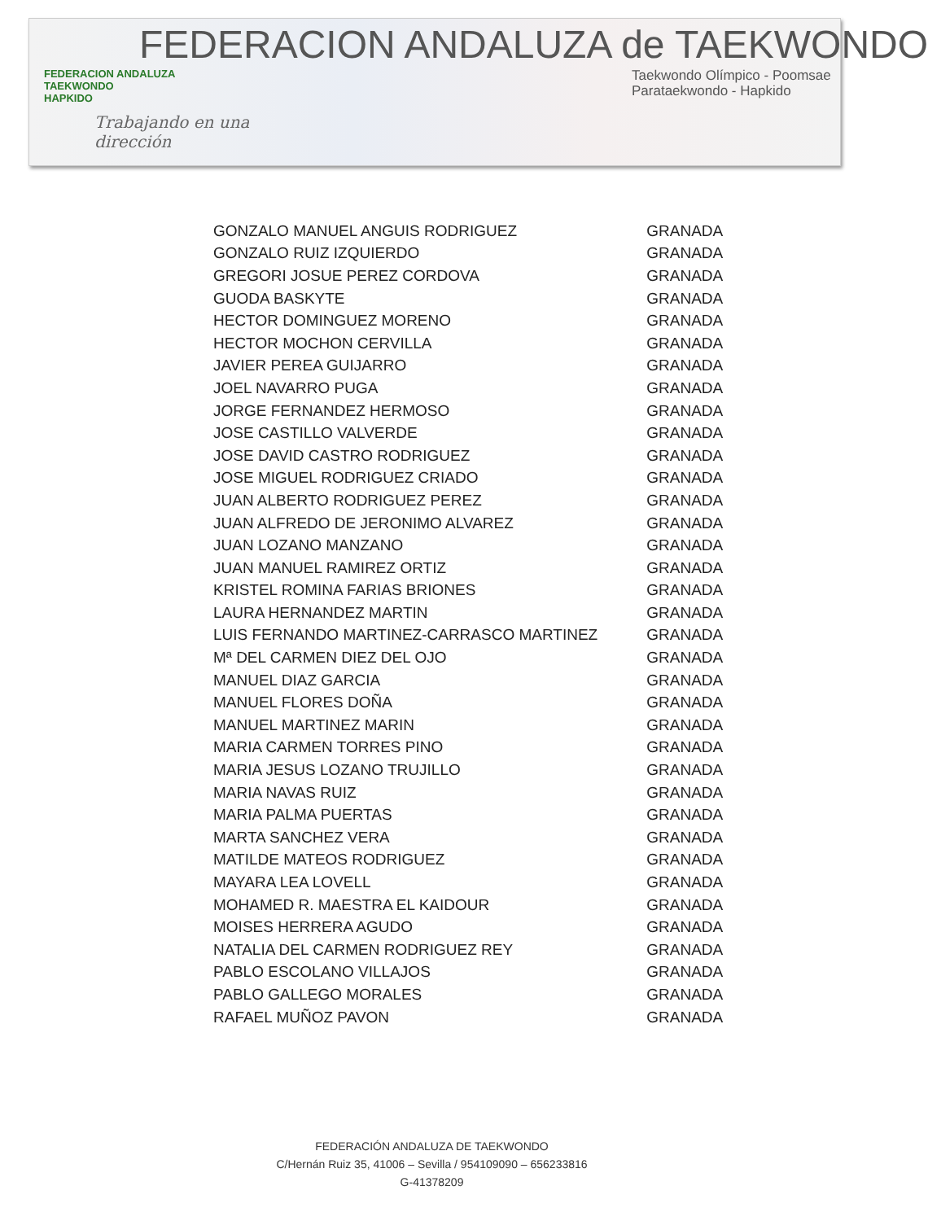FEDERACION ANDALUZA de TAEKWONDO
FEDERACION ANDALUZA
TAEKWONDO
HAPKIDO
Trabajando en una
dirección
Taekwondo Olímpico - Poomsae
Parataekwondo - Hapkido
| GONZALO MANUEL ANGUIS RODRIGUEZ | GRANADA |
| GONZALO RUIZ IZQUIERDO | GRANADA |
| GREGORI JOSUE PEREZ CORDOVA | GRANADA |
| GUODA BASKYTE | GRANADA |
| HECTOR DOMINGUEZ MORENO | GRANADA |
| HECTOR MOCHON CERVILLA | GRANADA |
| JAVIER PEREA GUIJARRO | GRANADA |
| JOEL NAVARRO PUGA | GRANADA |
| JORGE FERNANDEZ HERMOSO | GRANADA |
| JOSE CASTILLO VALVERDE | GRANADA |
| JOSE DAVID CASTRO RODRIGUEZ | GRANADA |
| JOSE MIGUEL RODRIGUEZ CRIADO | GRANADA |
| JUAN ALBERTO RODRIGUEZ PEREZ | GRANADA |
| JUAN ALFREDO DE JERONIMO ALVAREZ | GRANADA |
| JUAN LOZANO MANZANO | GRANADA |
| JUAN MANUEL RAMIREZ ORTIZ | GRANADA |
| KRISTEL ROMINA FARIAS BRIONES | GRANADA |
| LAURA HERNANDEZ MARTIN | GRANADA |
| LUIS FERNANDO MARTINEZ-CARRASCO MARTINEZ | GRANADA |
| Mª DEL CARMEN DIEZ DEL OJO | GRANADA |
| MANUEL DIAZ GARCIA | GRANADA |
| MANUEL FLORES DOÑA | GRANADA |
| MANUEL MARTINEZ MARIN | GRANADA |
| MARIA CARMEN TORRES PINO | GRANADA |
| MARIA JESUS LOZANO TRUJILLO | GRANADA |
| MARIA NAVAS RUIZ | GRANADA |
| MARIA PALMA PUERTAS | GRANADA |
| MARTA SANCHEZ VERA | GRANADA |
| MATILDE MATEOS RODRIGUEZ | GRANADA |
| MAYARA LEA LOVELL | GRANADA |
| MOHAMED R. MAESTRA EL KAIDOUR | GRANADA |
| MOISES HERRERA AGUDO | GRANADA |
| NATALIA DEL CARMEN RODRIGUEZ REY | GRANADA |
| PABLO ESCOLANO VILLAJOS | GRANADA |
| PABLO GALLEGO MORALES | GRANADA |
| RAFAEL MUÑOZ PAVON | GRANADA |
FEDERACIÓN ANDALUZA DE TAEKWONDO
C/Hernán Ruiz 35, 41006 – Sevilla / 954109090 – 656233816
G-41378209